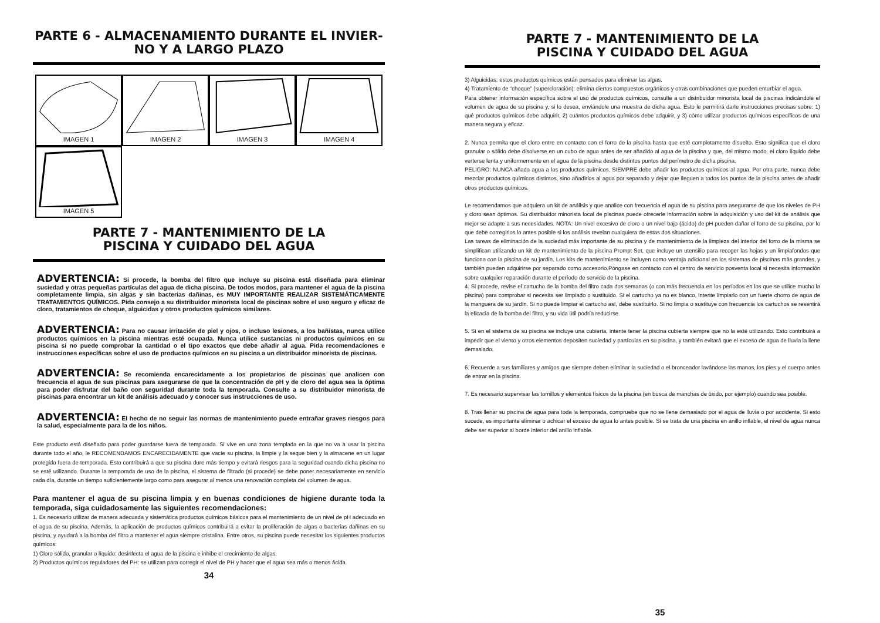PARTE 6 - ALMACENAMIENTO DURANTE EL INVIER-
NO Y A LARGO PLAZO
IMAGEN 1
IMAGEN 2
IMAGEN 3
IMAGEN 4
IMAGEN 5
PARTE 7 - MANTENIMIENTO DE LA
PISCINA Y CUIDADO DEL AGUA
ADVERTENCIA: Si procede, la bomba del filtro que incluye su piscina está diseñada para eliminar suciedad y otras pequeñas partículas del agua de dicha piscina. De todos modos, para mantener el agua de la piscina completamente limpia, sin algas y sin bacterias dañinas, es MUY IMPORTANTE REALIZAR SISTEMÁTICAMENTE TRATAMIENTOS QUÍMICOS. Pida consejo a su distribuidor minorista local de piscinas sobre el uso seguro y eficaz de cloro, tratamientos de choque, alguicidas y otros productos químicos similares.
ADVERTENCIA: Para no causar irritación de piel y ojos, o incluso lesiones, a los bañistas, nunca utilice productos químicos en la piscina mientras esté ocupada. Nunca utilice sustancias ni productos químicos en su piscina si no puede comprobar la cantidad o el tipo exactos que debe añadir al agua. Pida recomendaciones e instrucciones específicas sobre el uso de productos químicos en su piscina a un distribuidor minorista de piscinas.
ADVERTENCIA: Se recomienda encarecidamente a los propietarios de piscinas que analicen con frecuencia el agua de sus piscinas para asegurarse de que la concentración de pH y de cloro del agua sea la óptima para poder disfrutar del baño con seguridad durante toda la temporada. Consulte a su distribuidor minorista de piscinas para encontrar un kit de análisis adecuado y conocer sus instrucciones de uso.
ADVERTENCIA: El hecho de no seguir las normas de mantenimiento puede entrañar graves riesgos para la salud, especialmente para la de los niños.
Este producto está diseñado para poder guardarse fuera de temporada. Si vive en una zona templada en la que no va a usar la piscina durante todo el año, le RECOMENDAMOS ENCARECIDAMENTE que vacíe su piscina, la limpie y la seque bien y la almacene en un lugar protegido fuera de temporada. Esto contribuirá a que su piscina dure más tiempo y evitará riesgos para la seguridad cuando dicha piscina no se esté utilizando. Durante la temporada de uso de la piscina, el sistema de filtrado (si procede) se debe poner necesariamente en servicio cada día, durante un tiempo suficientemente largo como para asegurar al menos una renovación completa del volumen de agua.
Para mantener el agua de su piscina limpia y en buenas condiciones de higiene durante toda la temporada, siga cuidadosamente las siguientes recomendaciones:
1. Es necesario utilizar de manera adecuada y sistemática productos químicos básicos para el mantenimiento de un nivel de pH adecuado en el agua de su piscina. Además, la aplicación de productos químicos contribuirá a evitar la proliferación de algas o bacterias dañinas en su piscina, y ayudará a la bomba del filtro a mantener el agua siempre cristalina. Entre otros, su piscina puede necesitar los siguientes productos químicos:
1) Cloro sólido, granular o líquido: desinfecta el agua de la piscina e inhibe el crecimiento de algas.
2) Productos químicos reguladores del PH: se utilizan para corregir el nivel de PH y hacer que el agua sea más o menos ácida.
34
PARTE 7 - MANTENIMIENTO DE LA
PISCINA Y CUIDADO DEL AGUA
3) Alguicidas: estos productos químicos están pensados para eliminar las algas.
4) Tratamiento de “choque” (supercloración): elimina ciertos compuestos orgánicos y otras combinaciones que pueden enturbiar el agua.
Para obtener información específica sobre el uso de productos químicos, consulte a un distribuidor minorista local de piscinas indicándole el volumen de agua de su piscina y, si lo desea, enviándole una muestra de dicha agua. Esto le permitirá darle instrucciones precisas sobre: 1) qué productos químicos debe adquirir, 2) cuántos productos químicos debe adquirir, y 3) cómo utilizar productos químicos específicos de una manera segura y eficaz.
2. Nunca permita que el cloro entre en contacto con el forro de la piscina hasta que esté completamente disuelto. Esto significa que el cloro granular o sólido debe disolverse en un cubo de agua antes de ser añadido al agua de la piscina y que, del mismo modo, el cloro líquido debe verterse lenta y uniformemente en el agua de la piscina desde distintos puntos del perímetro de dicha piscina.
PELIGRO: NUNCA añada agua a los productos químicos. SIEMPRE debe añadir los productos químicos al agua. Por otra parte, nunca debe mezclar productos químicos distintos, sino añadirlos al agua por separado y dejar que lleguen a todos los puntos de la piscina antes de añadir otros productos químicos.
Le recomendamos que adquiera un kit de análisis y que analice con frecuencia el agua de su piscina para asegurarse de que los niveles de PH y cloro sean óptimos. Su distribuidor minorista local de piscinas puede ofrecerle información sobre la adquisición y uso del kit de análisis que mejor se adapte a sus necesidades. NOTA: Un nivel excesivo de cloro o un nivel bajo (ácido) de pH pueden dañar el forro de su piscina, por lo que debe corregirlos lo antes posible si los análisis revelan cualquiera de estas dos situaciones.
Las tareas de eliminación de la suciedad más importante de su piscina y de mantenimiento de la limpieza del interior del forro de la misma se simplifican utilizando un kit de mantenimiento de la piscina Prompt Set, que incluye un utensilio para recoger las hojas y un limpiafondos que funciona con la piscina de su jardín. Los kits de mantenimiento se incluyen como ventaja adicional en los sistemas de piscinas más grandes, y también pueden adquirirse por separado como accesorio.Póngase en contacto con el centro de servicio posventa local si necesita información sobre cualquier reparación durante el período de servicio de la piscina.
4. Si procede, revise el cartucho de la bomba del filtro cada dos semanas (o con más frecuencia en los períodos en los que se utilice mucho la piscina) para comprobar si necesita ser limpiado o sustituido. Si el cartucho ya no es blanco, intente limpiarlo con un fuerte chorro de agua de la manguera de su jardín. Si no puede limpiar el cartucho así, debe sustituirlo. Si no limpia o sustituye con frecuencia los cartuchos se resentirá la eficacia de la bomba del filtro, y su vida útil podría reducirse.
5. Si en el sistema de su piscina se incluye una cubierta, intente tener la piscina cubierta siempre que no la esté utilizando. Esto contribuirá a impedir que el viento y otros elementos depositen suciedad y partículas en su piscina, y también evitará que el exceso de agua de lluvia la llene demasiado.
6. Recuerde a sus familiares y amigos que siempre deben eliminar la suciedad o el bronceador lavándose las manos, los pies y el cuerpo antes de entrar en la piscina.
7. Es necesario supervisar las tornillos y elementos físicos de la piscina (en busca de manchas de óxido, por ejemplo) cuando sea posible.
8. Tras llenar su piscina de agua para toda la temporada, compruebe que no se llene demasiado por el agua de lluvia o por accidente. Si esto sucede, es importante eliminar o achicar el exceso de agua lo antes posible. Si se trata de una piscina en anillo inflable, el nivel de agua nunca debe ser superior al borde inferior del anillo inflable.
35